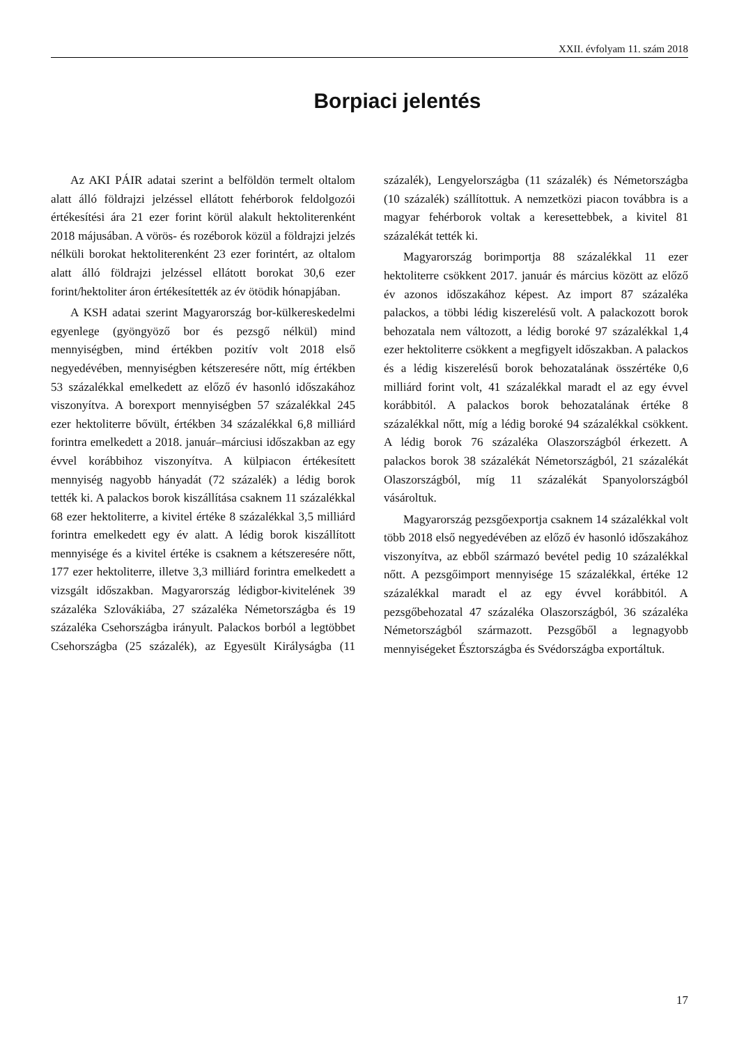XXII. évfolyam 11. szám 2018
Borpiaci jelentés
Az AKI PÁIR adatai szerint a belföldön termelt oltalom alatt álló földrajzi jelzéssel ellátott fehérborok feldolgozói értékesítési ára 21 ezer forint körül alakult hektoliterenként 2018 májusában. A vörös- és rozéborok közül a földrajzi jelzés nélküli borokat hektoliterenként 23 ezer forintért, az oltalom alatt álló földrajzi jelzéssel ellátott borokat 30,6 ezer forint/hektoliter áron értékesítették az év ötödik hónapjában.
A KSH adatai szerint Magyarország bor-külkereskedelmi egyenlege (gyöngyöző bor és pezsgő nélkül) mind mennyiségben, mind értékben pozitív volt 2018 első negyedévében, mennyiségben kétszeresére nőtt, míg értékben 53 százalékkal emelkedett az előző év hasonló időszakához viszonyítva. A borexport mennyiségben 57 százalékkal 245 ezer hektoliterre bővült, értékben 34 százalékkal 6,8 milliárd forintra emelkedett a 2018. január–márciusi időszakban az egy évvel korábbihoz viszonyítva. A külpiacon értékesített mennyiség nagyobb hányadát (72 százalék) a lédig borok tették ki. A palackos borok kiszállítása csaknem 11 százalékkal 68 ezer hektoliterre, a kivitel értéke 8 százalékkal 3,5 milliárd forintra emelkedett egy év alatt. A lédig borok kiszállított mennyisége és a kivitel értéke is csaknem a kétszeresére nőtt, 177 ezer hektoliterre, illetve 3,3 milliárd forintra emelkedett a vizsgált időszakban. Magyarország lédigbor-kivitelének 39 százaléka Szlovákiába, 27 százaléka Németországba és 19 százaléka Csehországba irányult. Palackos borból a legtöbbet Csehországba (25 százalék), az Egyesült Királyságba (11 százalék), Lengyelországba (11 százalék) és Németországba (10 százalék) szállítottuk. A nemzetközi piacon továbbra is a magyar fehérborok voltak a keresettebbek, a kivitel 81 százalékát tették ki.
Magyarország borimportja 88 százalékkal 11 ezer hektoliterre csökkent 2017. január és március között az előző év azonos időszakához képest. Az import 87 százaléka palackos, a többi lédig kiszerelésű volt. A palackozott borok behozatala nem változott, a lédig boroké 97 százalékkal 1,4 ezer hektoliterre csökkent a megfigyelt időszakban. A palackos és a lédig kiszerelésű borok behozatalának összértéke 0,6 milliárd forint volt, 41 százalékkal maradt el az egy évvel korábbitól. A palackos borok behozatalának értéke 8 százalékkal nőtt, míg a lédig boroké 94 százalékkal csökkent. A lédig borok 76 százaléka Olaszországból érkezett. A palackos borok 38 százalékát Németországból, 21 százalékát Olaszországból, míg 11 százalékát Spanyolországból vásároltuk.
Magyarország pezsgőexportja csaknem 14 százalékkal volt több 2018 első negyedévében az előző év hasonló időszakához viszonyítva, az ebből származó bevétel pedig 10 százalékkal nőtt. A pezsgőimport mennyisége 15 százalékkal, értéke 12 százalékkal maradt el az egy évvel korábbitól. A pezsgőbehozatal 47 százaléka Olaszországból, 36 százaléka Németországból származott. Pezsgőből a legnagyobb mennyiségeket Észtországba és Svédországba exportáltuk.
17